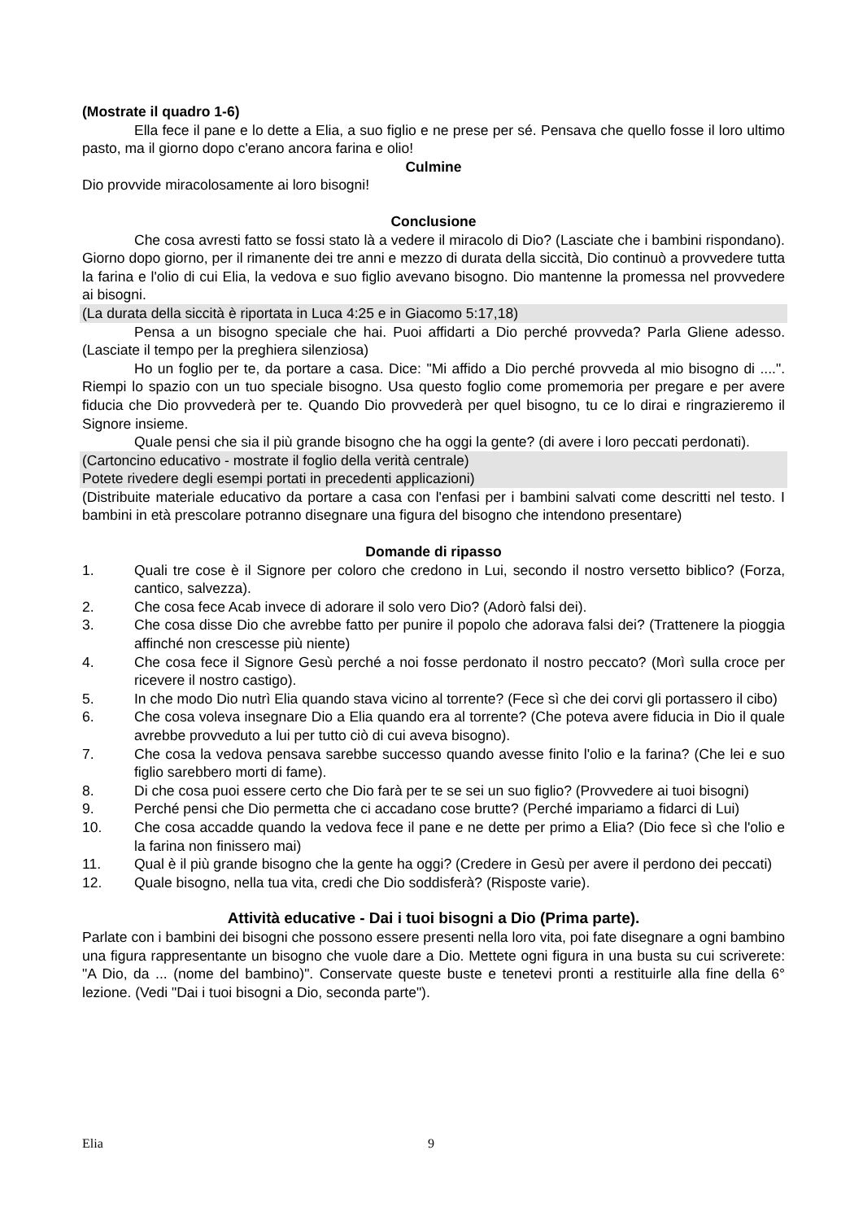(Mostrate il quadro 1-6)
Ella fece il pane e lo dette a Elia, a suo figlio e ne prese per sé. Pensava che quello fosse il loro ultimo pasto, ma il giorno dopo c'erano ancora farina e olio!
Culmine
Dio provvide miracolosamente ai loro bisogni!
Conclusione
Che cosa avresti fatto se fossi stato là a vedere il miracolo di Dio? (Lasciate che i bambini rispondano). Giorno dopo giorno, per il rimanente dei tre anni e mezzo di durata della siccità, Dio continuò a provvedere tutta la farina e l'olio di cui Elia, la vedova e suo figlio avevano bisogno. Dio mantenne la promessa nel provvedere ai bisogni.
(La durata della siccità è riportata in Luca 4:25 e in Giacomo 5:17,18)
Pensa a un bisogno speciale che hai. Puoi affidarti a Dio perché provveda? Parla Gliene adesso. (Lasciate il tempo per la preghiera silenziosa)
Ho un foglio per te, da portare a casa. Dice: "Mi affido a Dio perché provveda al mio bisogno di ....". Riempi lo spazio con un tuo speciale bisogno. Usa questo foglio come promemoria per pregare e per avere fiducia che Dio provvederà per te. Quando Dio provvederà per quel bisogno, tu ce lo dirai e ringrazieremo il Signore insieme.
Quale pensi che sia il più grande bisogno che ha oggi la gente? (di avere i loro peccati perdonati).
(Cartoncino educativo - mostrate il foglio della verità centrale)
Potete rivedere degli esempi portati in precedenti applicazioni)
(Distribuite materiale educativo da portare a casa con l'enfasi per i bambini salvati come descritti nel testo. I bambini in età prescolare potranno disegnare una figura del bisogno che intendono presentare)
Domande di ripasso
1. Quali tre cose è il Signore per coloro che credono in Lui, secondo il nostro versetto biblico? (Forza, cantico, salvezza).
2. Che cosa fece Acab invece di adorare il solo vero Dio? (Adorò falsi dei).
3. Che cosa disse Dio che avrebbe fatto per punire il popolo che adorava falsi dei? (Trattenere la pioggia affinché non crescesse più niente)
4. Che cosa fece il Signore Gesù perché a noi fosse perdonato il nostro peccato? (Morì sulla croce per ricevere il nostro castigo).
5. In che modo Dio nutrì Elia quando stava vicino al torrente? (Fece sì che dei corvi gli portassero il cibo)
6. Che cosa voleva insegnare Dio a Elia quando era al torrente? (Che poteva avere fiducia in Dio il quale avrebbe provveduto a lui per tutto ciò di cui aveva bisogno).
7. Che cosa la vedova pensava sarebbe successo quando avesse finito l'olio e la farina? (Che lei e suo figlio sarebbero morti di fame).
8. Di che cosa puoi essere certo che Dio farà per te se sei un suo figlio? (Provvedere ai tuoi bisogni)
9. Perché pensi che Dio permetta che ci accadano cose brutte? (Perché impariamo a fidarci di Lui)
10. Che cosa accadde quando la vedova fece il pane e ne dette per primo a Elia? (Dio fece sì che l'olio e la farina non finissero mai)
11. Qual è il più grande bisogno che la gente ha oggi? (Credere in Gesù per avere il perdono dei peccati)
12. Quale bisogno, nella tua vita, credi che Dio soddisferà? (Risposte varie).
Attività educative - Dai i tuoi bisogni a Dio (Prima parte).
Parlate con i bambini dei bisogni che possono essere presenti nella loro vita, poi fate disegnare a ogni bambino una figura rappresentante un bisogno che vuole dare a Dio. Mettete ogni figura in una busta su cui scriverete: "A Dio, da ... (nome del bambino)". Conservate queste buste e tenetevi pronti a restituirle alla fine della 6° lezione. (Vedi "Dai i tuoi bisogni a Dio, seconda parte").
Elia 9